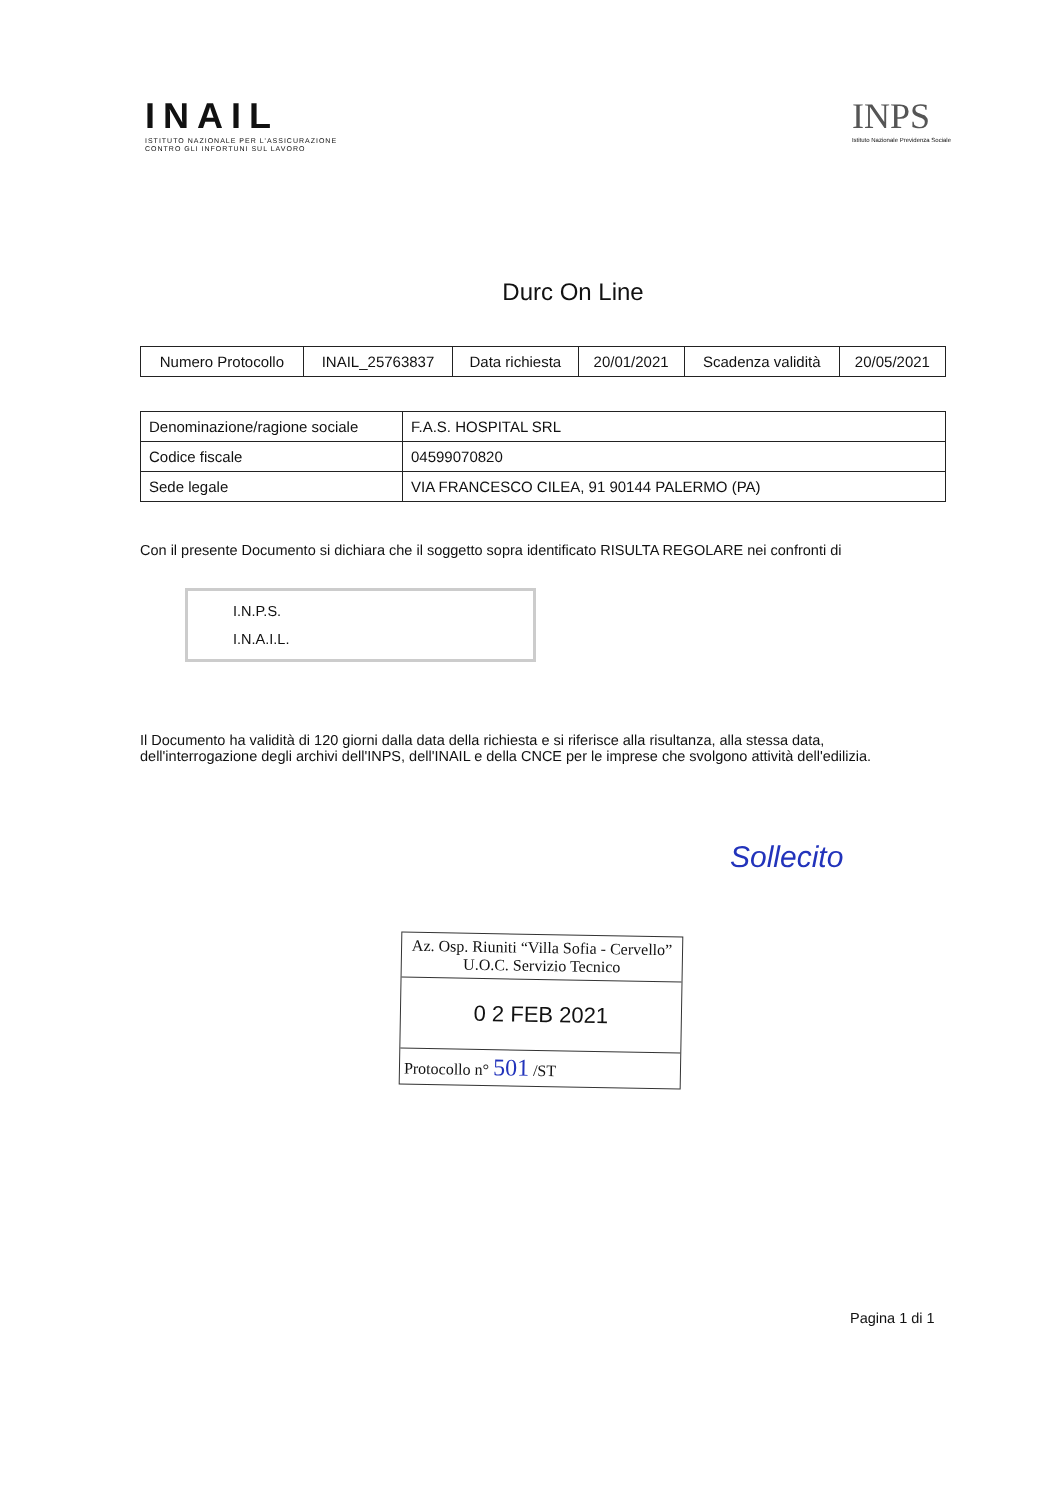INAIL
ISTITUTO NAZIONALE PER L'ASSICURAZIONE
CONTRO GLI INFORTUNI SUL LAVORO
INPS
Istituto Nazionale Previdenza Sociale
Durc On Line
| Numero Protocollo | INAIL_25763837 | Data richiesta | 20/01/2021 | Scadenza validità | 20/05/2021 |
| Denominazione/ragione sociale | F.A.S. HOSPITAL SRL |
| Codice fiscale | 04599070820 |
| Sede legale | VIA FRANCESCO CILEA, 91 90144 PALERMO (PA) |
Con il presente Documento si dichiara che il soggetto sopra identificato RISULTA REGOLARE nei confronti di
I.N.P.S.
I.N.A.I.L.
Il Documento ha validità di 120 giorni dalla data della richiesta e si riferisce alla risultanza, alla stessa data,
dell'interrogazione degli archivi dell'INPS, dell'INAIL e della CNCE per le imprese che svolgono attività dell'edilizia.
Az. Osp. Riuniti “Villa Sofia - Cervello”
U.O.C. Servizio Tecnico
0 2 FEB 2021
Protocollo n° 501 /ST
Sollecito
Pagina 1 di 1